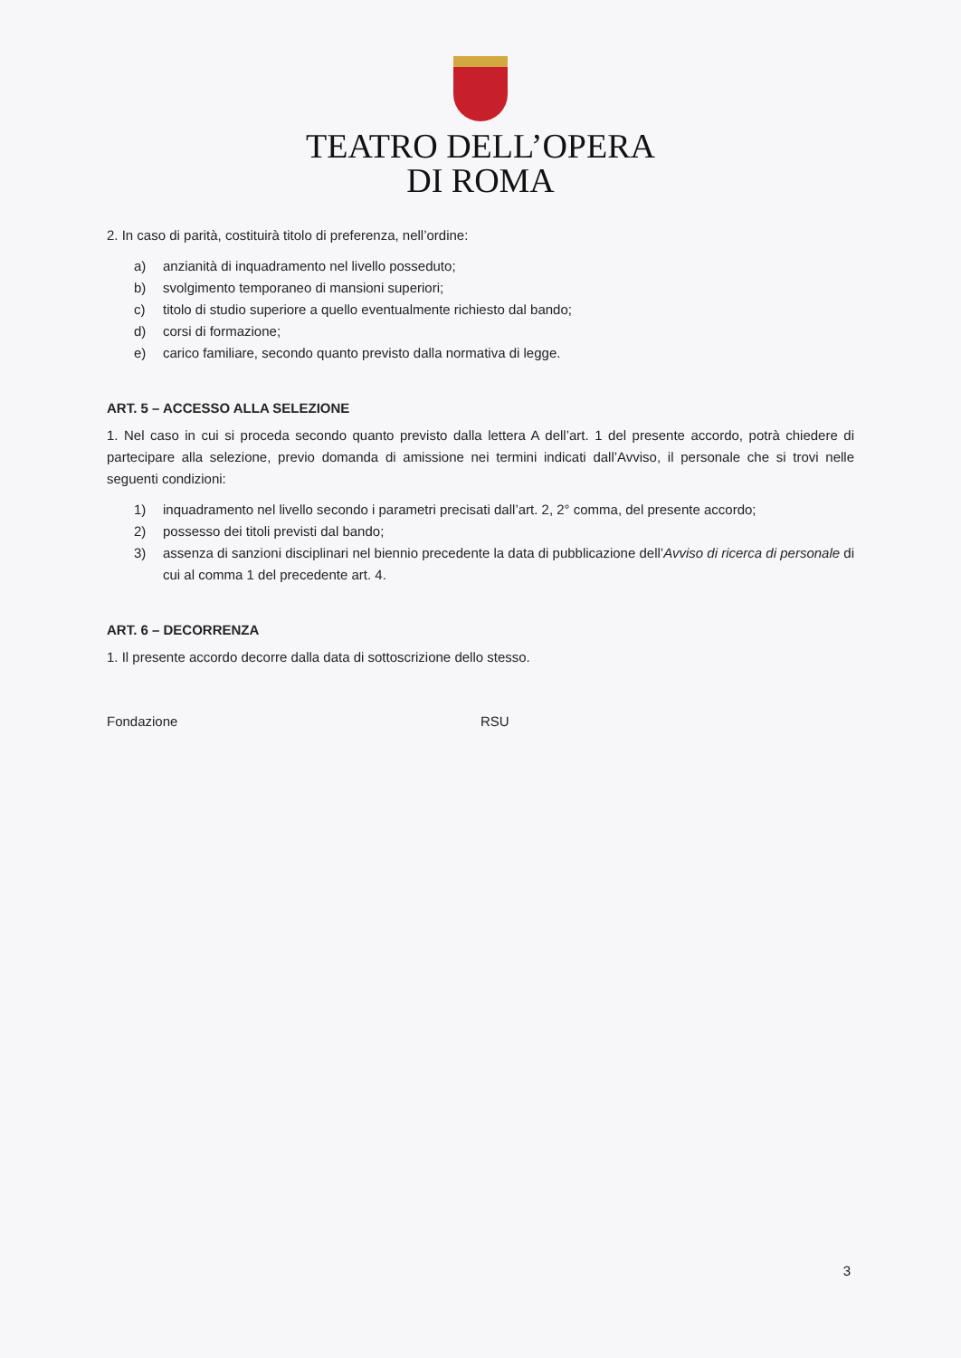TEATRO DELL’OPERA
DI ROMA
2. In caso di parità, costituirà titolo di preferenza, nell’ordine:
a) anzianità di inquadramento nel livello posseduto;
b) svolgimento temporaneo di mansioni superiori;
c) titolo di studio superiore a quello eventualmente richiesto dal bando;
d) corsi di formazione;
e) carico familiare, secondo quanto previsto dalla normativa di legge.
ART. 5 – ACCESSO ALLA SELEZIONE
1. Nel caso in cui si proceda secondo quanto previsto dalla lettera A dell’art. 1 del presente accordo, potrà chiedere di partecipare alla selezione, previo domanda di amissione nei termini indicati dall’Avviso, il personale che si trovi nelle seguenti condizioni:
1) inquadramento nel livello secondo i parametri precisati dall’art. 2, 2° comma, del presente accordo;
2) possesso dei titoli previsti dal bando;
3) assenza di sanzioni disciplinari nel biennio precedente la data di pubblicazione dell’Avviso di ricerca di personale di cui al comma 1 del precedente art. 4.
ART. 6 – DECORRENZA
1. Il presente accordo decorre dalla data di sottoscrizione dello stesso.
Fondazione RSU
3